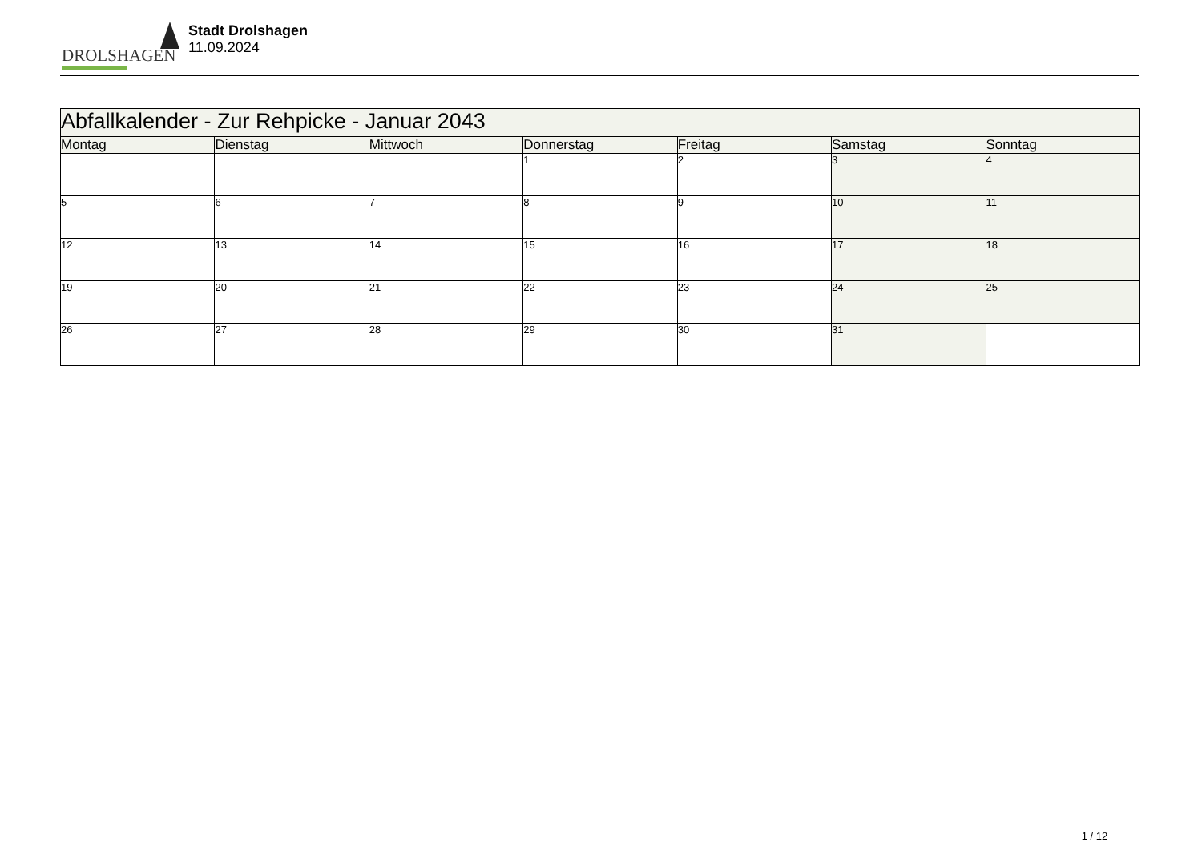DROLSHAGEN
Stadt Drolshagen
11.09.2024
| Abfallkalender - Zur Rehpicke - Januar 2043 | | | | | | |
| --- | --- | --- | --- | --- | --- | --- |
| Montag | Dienstag | Mittwoch | Donnerstag | Freitag | Samstag | Sonntag |
| | | | 1 | 2 | 3 | 4 |
| 5 | 6 | 7 | 8 | 9 | 10 | 11 |
| 12 | 13 | 14 | 15 | 16 | 17 | 18 |
| 19 | 20 | 21 | 22 | 23 | 24 | 25 |
| 26 | 27 | 28 | 29 | 30 | 31 | |
1 / 12